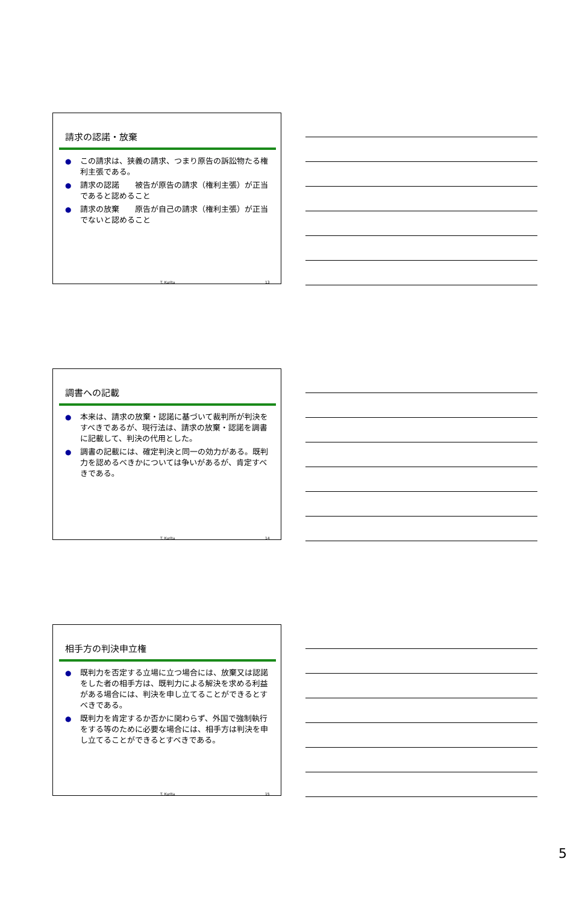請求の認諾・放棄
● この請求は、狭義の請求、つまり原告の訴訟物たる権利主張である。
● 請求の認諾　　被告が原告の請求（権利主張）が正当であると認めること
● 請求の放棄　　原告が自己の請求（権利主張）が正当でないと認めること
T. Kurita 13
調書への記載
● 本来は、請求の放棄・認諾に基づいて裁判所が判決をすべきであるが、現行法は、請求の放棄・認諾を調書に記載して、判決の代用とした。
● 調書の記載には、確定判決と同一の効力がある。既判力を認めるべきかについては争いがあるが、肯定すべきである。
T. Kurita 14
相手方の判決申立権
● 既判力を否定する立場に立つ場合には、放棄又は認諾をした者の相手方は、既判力による解決を求める利益がある場合には、判決を申し立てることができるとすべきである。
● 既判力を肯定するか否かに関わらず、外国で強制執行をする等のために必要な場合には、相手方は判決を申し立てることができるとすべきである。
T. Kurita 15
5